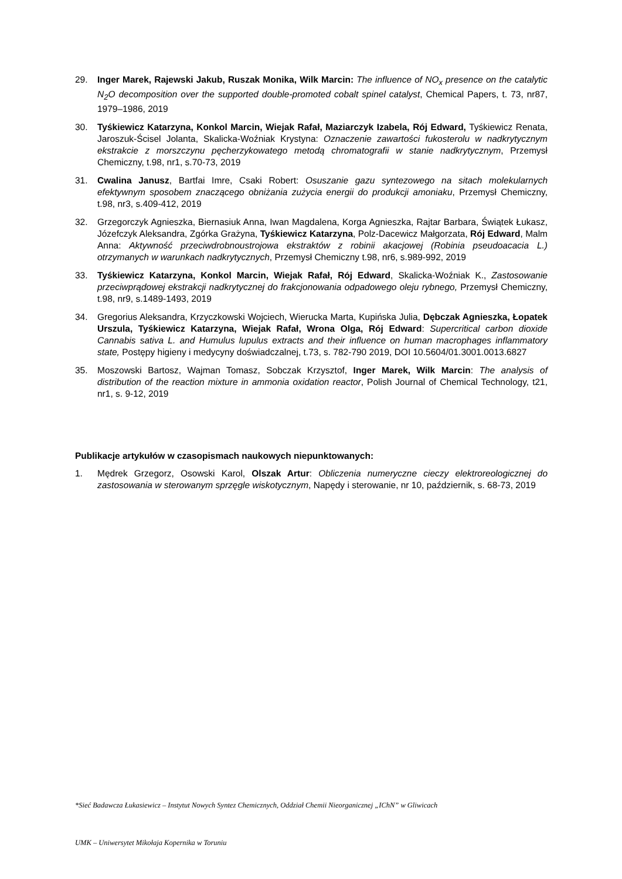29. Inger Marek, Rajewski Jakub, Ruszak Monika, Wilk Marcin: The influence of NO<sub>x</sub> presence on the catalytic N<sub>2</sub>O decomposition over the supported double‑promoted cobalt spinel catalyst, Chemical Papers, t. 73, nr87, 1979–1986, 2019
30. Tyśkiewicz Katarzyna, Konkol Marcin, Wiejak Rafał, Maziarczyk Izabela, Rój Edward, Tyśkiewicz Renata, Jaroszuk-Ścisel Jolanta, Skalicka-Woźniak Krystyna: Oznaczenie zawartości fukosterolu w nadkrytycznym ekstrakcie z morszczynu pęcherzykowatego metodą chromatografii w stanie nadkrytycznym, Przemysł Chemiczny, t.98, nr1, s.70-73, 2019
31. Cwalina Janusz, Bartfai Imre, Csaki Robert: Osuszanie gazu syntezowego na sitach molekularnych efektywnym sposobem znaczącego obniżania zużycia energii do produkcji amoniaku, Przemysł Chemiczny, t.98, nr3, s.409-412, 2019
32. Grzegorczyk Agnieszka, Biernasiuk Anna, Iwan Magdalena, Korga Agnieszka, Rajtar Barbara, Świątek Łukasz, Józefczyk Aleksandra, Zgórka Grażyna, Tyśkiewicz Katarzyna, Polz-Dacewicz Małgorzata, Rój Edward, Malm Anna: Aktywność przeciwdrobnoustrojowa ekstraktów z robinii akacjowej (Robinia pseudoacacia L.) otrzymanych w warunkach nadkrytycznych, Przemysł Chemiczny t.98, nr6, s.989-992, 2019
33. Tyśkiewicz Katarzyna, Konkol Marcin, Wiejak Rafał, Rój Edward, Skalicka-Woźniak K., Zastosowanie przeciwprądowej ekstrakcji nadkrytycznej do frakcjonowania odpadowego oleju rybnego, Przemysł Chemiczny, t.98, nr9, s.1489-1493, 2019
34. Gregorius Aleksandra, Krzyczkowski Wojciech, Wierucka Marta, Kupińska Julia, Dębczak Agnieszka, Łopatek Urszula, Tyśkiewicz Katarzyna, Wiejak Rafał, Wrona Olga, Rój Edward: Supercritical carbon dioxide Cannabis sativa L. and Humulus lupulus extracts and their influence on human macrophages inflammatory state, Postępy higieny i medycyny doświadczalnej, t.73, s. 782-790 2019, DOI 10.5604/01.3001.0013.6827
35. Moszowski Bartosz, Wajman Tomasz, Sobczak Krzysztof, Inger Marek, Wilk Marcin: The analysis of distribution of the reaction mixture in ammonia oxidation reactor, Polish Journal of Chemical Technology, t21, nr1, s. 9-12, 2019
Publikacje artykułów w czasopismach naukowych niepunktowanych:
1. Mędrek Grzegorz, Osowski Karol, Olszak Artur: Obliczenia numeryczne cieczy elektroreologicznej do zastosowania w sterowanym sprzęgle wiskotycznym, Napędy i sterowanie, nr 10, październik, s. 68-73, 2019
*Sieć Badawcza Łukasiewicz – Instytut Nowych Syntez Chemicznych, Oddział Chemii Nieorganicznej „IChN” w Gliwicach
UMK – Uniwersytet Mikołaja Kopernika w Toruniu